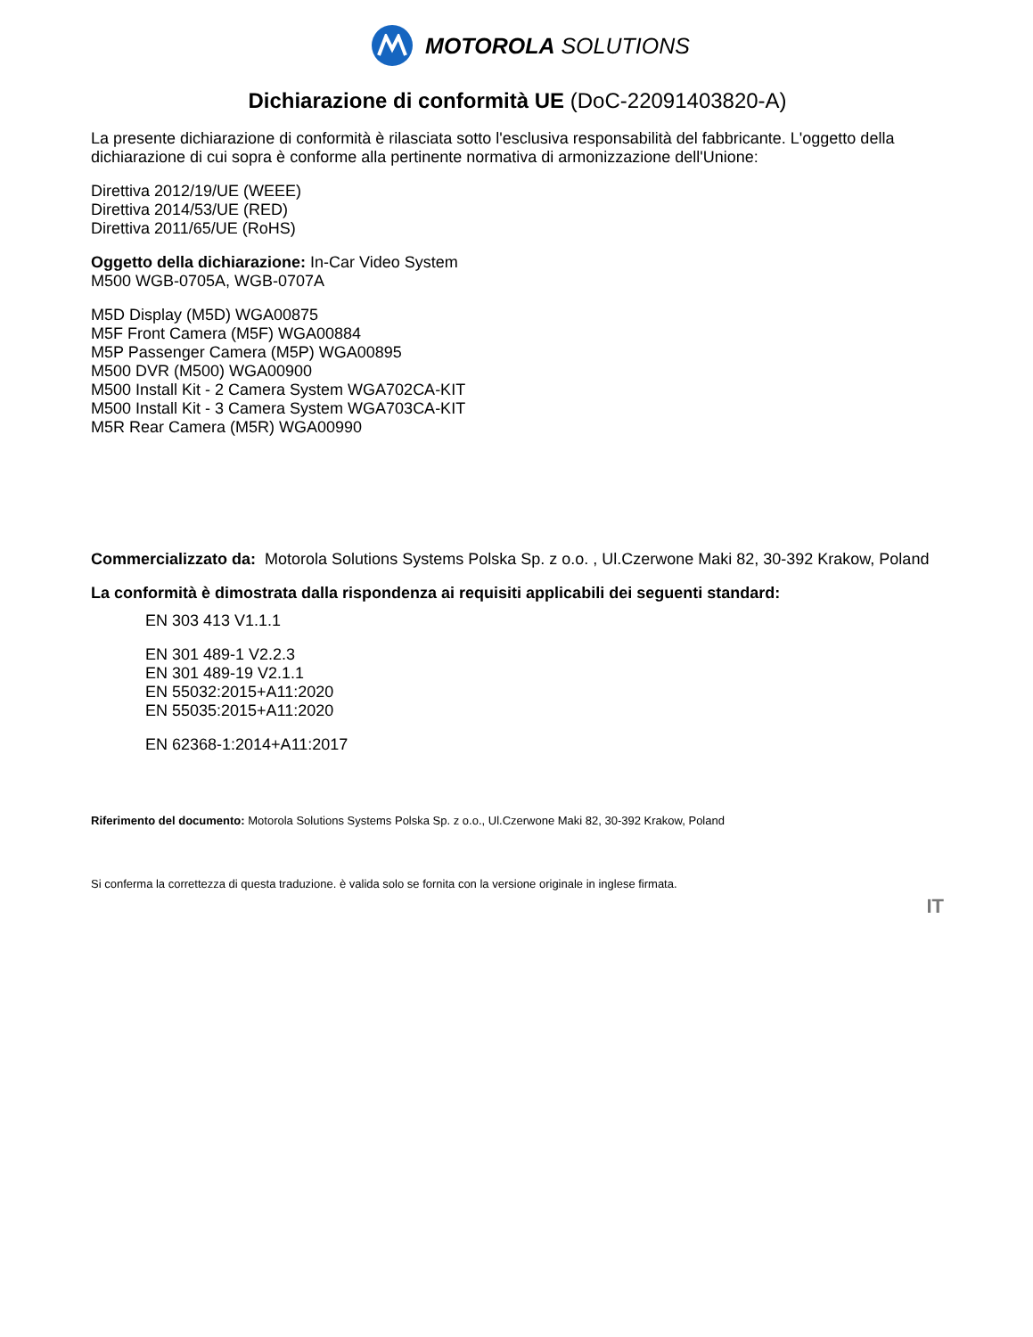MOTOROLA SOLUTIONS
Dichiarazione di conformità UE (DoC-22091403820-A)
La presente dichiarazione di conformità è rilasciata sotto l'esclusiva responsabilità del fabbricante. L'oggetto della dichiarazione di cui sopra è conforme alla pertinente normativa di armonizzazione dell'Unione:
Direttiva 2012/19/UE (WEEE)
Direttiva 2014/53/UE (RED)
Direttiva 2011/65/UE (RoHS)
Oggetto della dichiarazione: In-Car Video System
M500 WGB-0705A, WGB-0707A
M5D Display (M5D) WGA00875
M5F Front Camera (M5F) WGA00884
M5P Passenger Camera (M5P) WGA00895
M500 DVR (M500) WGA00900
M500 Install Kit - 2 Camera System WGA702CA-KIT
M500 Install Kit - 3 Camera System WGA703CA-KIT
M5R Rear Camera (M5R) WGA00990
Commercializzato da: Motorola Solutions Systems Polska Sp. z o.o. , Ul.Czerwone Maki 82, 30-392 Krakow, Poland
La conformità è dimostrata dalla rispondenza ai requisiti applicabili dei seguenti standard:
EN 303 413 V1.1.1
EN 301 489-1 V2.2.3
EN 301 489-19 V2.1.1
EN 55032:2015+A11:2020
EN 55035:2015+A11:2020
EN 62368-1:2014+A11:2017
Riferimento del documento: Motorola Solutions Systems Polska Sp. z o.o., Ul.Czerwone Maki 82, 30-392 Krakow, Poland
Si conferma la correttezza di questa traduzione. è valida solo se fornita con la versione originale in inglese firmata.
IT